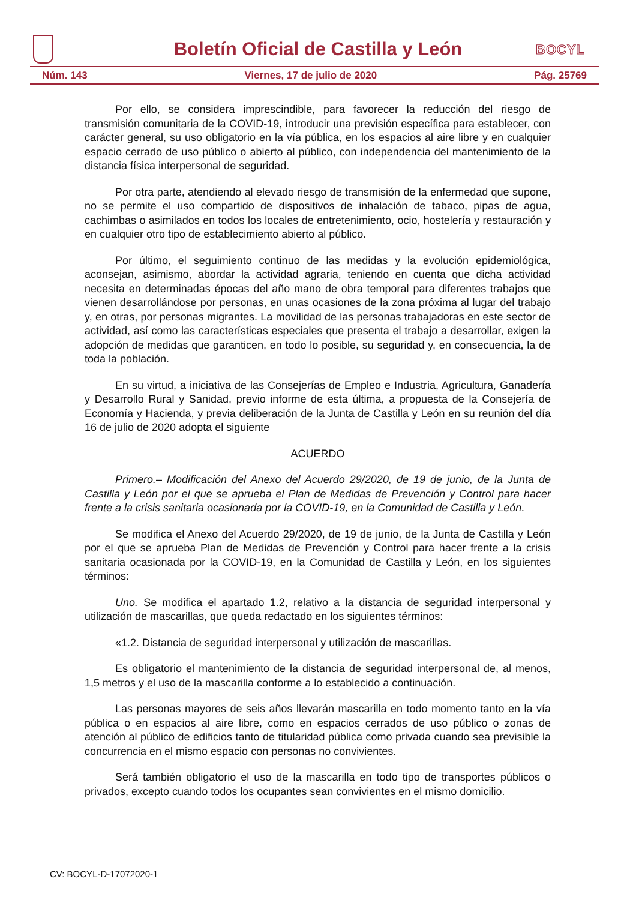Boletín Oficial de Castilla y León
BOCYL
Núm. 143 Viernes, 17 de julio de 2020 Pág. 25769
Por ello, se considera imprescindible, para favorecer la reducción del riesgo de transmisión comunitaria de la COVID-19, introducir una previsión específica para establecer, con carácter general, su uso obligatorio en la vía pública, en los espacios al aire libre y en cualquier espacio cerrado de uso público o abierto al público, con independencia del mantenimiento de la distancia física interpersonal de seguridad.
Por otra parte, atendiendo al elevado riesgo de transmisión de la enfermedad que supone, no se permite el uso compartido de dispositivos de inhalación de tabaco, pipas de agua, cachimbas o asimilados en todos los locales de entretenimiento, ocio, hostelería y restauración y en cualquier otro tipo de establecimiento abierto al público.
Por último, el seguimiento continuo de las medidas y la evolución epidemiológica, aconsejan, asimismo, abordar la actividad agraria, teniendo en cuenta que dicha actividad necesita en determinadas épocas del año mano de obra temporal para diferentes trabajos que vienen desarrollándose por personas, en unas ocasiones de la zona próxima al lugar del trabajo y, en otras, por personas migrantes. La movilidad de las personas trabajadoras en este sector de actividad, así como las características especiales que presenta el trabajo a desarrollar, exigen la adopción de medidas que garanticen, en todo lo posible, su seguridad y, en consecuencia, la de toda la población.
En su virtud, a iniciativa de las Consejerías de Empleo e Industria, Agricultura, Ganadería y Desarrollo Rural y Sanidad, previo informe de esta última, a propuesta de la Consejería de Economía y Hacienda, y previa deliberación de la Junta de Castilla y León en su reunión del día 16 de julio de 2020 adopta el siguiente
ACUERDO
Primero.– Modificación del Anexo del Acuerdo 29/2020, de 19 de junio, de la Junta de Castilla y León por el que se aprueba el Plan de Medidas de Prevención y Control para hacer frente a la crisis sanitaria ocasionada por la COVID-19, en la Comunidad de Castilla y León.
Se modifica el Anexo del Acuerdo 29/2020, de 19 de junio, de la Junta de Castilla y León por el que se aprueba Plan de Medidas de Prevención y Control para hacer frente a la crisis sanitaria ocasionada por la COVID-19, en la Comunidad de Castilla y León, en los siguientes términos:
Uno. Se modifica el apartado 1.2, relativo a la distancia de seguridad interpersonal y utilización de mascarillas, que queda redactado en los siguientes términos:
«1.2. Distancia de seguridad interpersonal y utilización de mascarillas.
Es obligatorio el mantenimiento de la distancia de seguridad interpersonal de, al menos, 1,5 metros y el uso de la mascarilla conforme a lo establecido a continuación.
Las personas mayores de seis años llevarán mascarilla en todo momento tanto en la vía pública o en espacios al aire libre, como en espacios cerrados de uso público o zonas de atención al público de edificios tanto de titularidad pública como privada cuando sea previsible la concurrencia en el mismo espacio con personas no convivientes.
Será también obligatorio el uso de la mascarilla en todo tipo de transportes públicos o privados, excepto cuando todos los ocupantes sean convivientes en el mismo domicilio.
CV: BOCYL-D-17072020-1